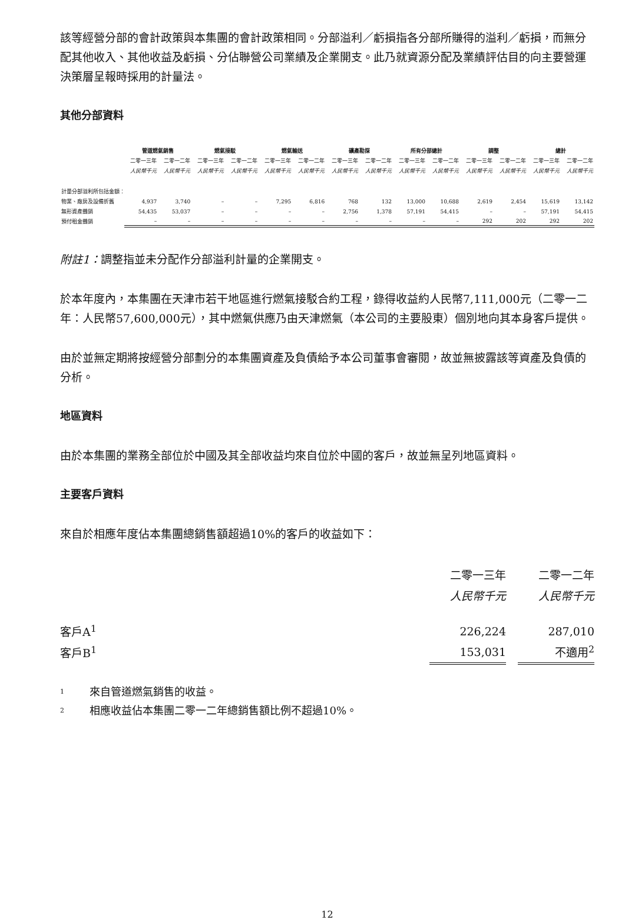該等經營分部的會計政策與本集團的會計政策相同。分部溢利／虧損指各分部所賺得的溢利／虧損，而無分配其他收入、其他收益及虧損、分佔聯營公司業績及企業開支。此乃就資源分配及業績評估目的向主要營運決策層呈報時採用的計量法。
其他分部資料
| | 管道燃氣銷售 | | 燃氣接駁 | | 燃氣輸送 | | 礦產勘探 | | 所有分部總計 | | 調整 | | 總計 | |
| --- | --- | --- | --- | --- | --- | --- | --- | --- | --- | --- | --- | --- | --- | --- |
| | 二零一三年 | 二零一二年 | 二零一三年 | 二零一二年 | 二零一三年 | 二零一二年 | 二零一三年 | 二零一二年 | 二零一三年 | 二零一二年 | 二零一三年 | 二零一二年 | 二零一三年 | 二零一二年 |
| | 人民幣千元 | 人民幣千元 | 人民幣千元 | 人民幣千元 | 人民幣千元 | 人民幣千元 | 人民幣千元 | 人民幣千元 | 人民幣千元 | 人民幣千元 | 人民幣千元 | 人民幣千元 | 人民幣千元 | 人民幣千元 |
| 計量分部溢利所包括金額： | | | | | | | | | | | | | | |
| 物業、廠房及設備折舊 | 4,937 | 3,740 | – | – | 7,295 | 6,816 | 768 | 132 | 13,000 | 10,688 | 2,619 | 2,454 | 15,619 | 13,142 |
| 無形資產攤銷 | 54,435 | 53,037 | – | – | – | – | 2,756 | 1,378 | 57,191 | 54,415 | – | – | 57,191 | 54,415 |
| 預付租金攤銷 | – | – | – | – | – | – | – | – | – | – | 292 | 202 | 292 | 202 |
附註1：調整指並未分配作分部溢利計量的企業開支。
於本年度內，本集團在天津市若干地區進行燃氣接駁合約工程，錄得收益約人民幣7,111,000元（二零一二年：人民幣57,600,000元），其中燃氣供應乃由天津燃氣（本公司的主要股東）個別地向其本身客戶提供。
由於並無定期將按經營分部劃分的本集團資產及負債給予本公司董事會審閱，故並無披露該等資產及負債的分析。
地區資料
由於本集團的業務全部位於中國及其全部收益均來自位於中國的客戶，故並無呈列地區資料。
主要客戶資料
來自於相應年度佔本集團總銷售額超過10%的客戶的收益如下：
| | 二零一三年 | | 二零一二年 |
| --- | --- | --- | --- |
| | 人民幣千元 | | 人民幣千元 |
| 客戶A<sup>1</sup> | 226,224 | | 287,010 |
| 客戶B<sup>1</sup> | 153,031 | | 不適用<sup>2</sup> |
1 來自管道燃氣銷售的收益。
2 相應收益佔本集團二零一二年總銷售額比例不超過10%。
12